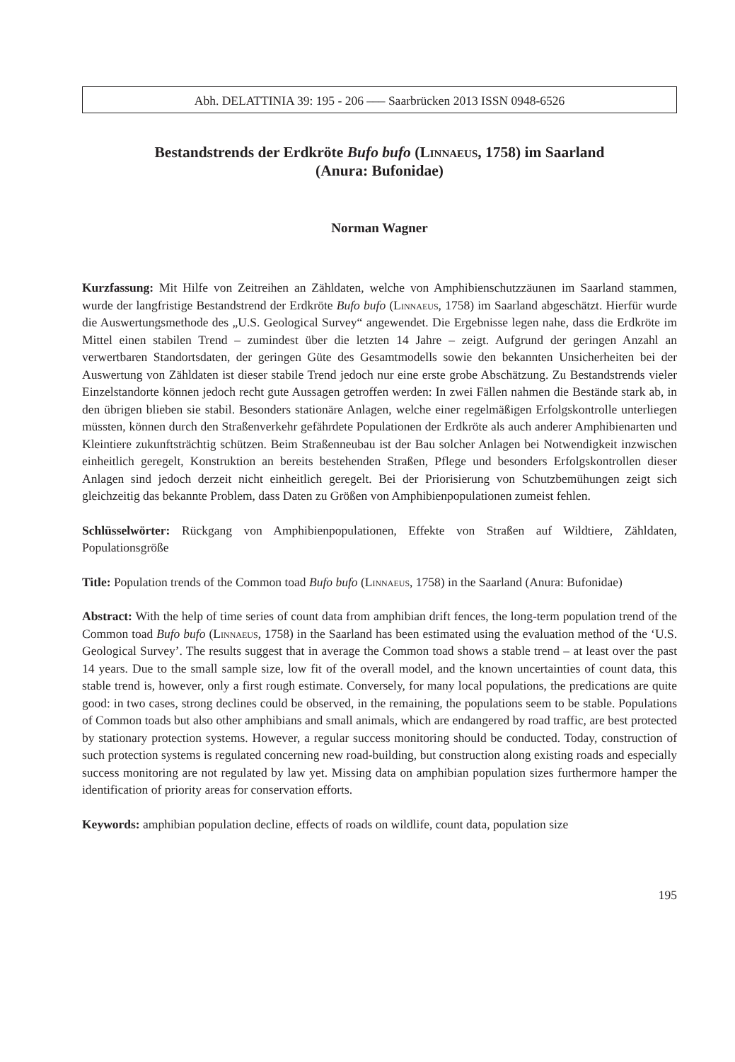Abh. DELATTINIA 39: 195 - 206 ––– Saarbrücken 2013 ISSN 0948-6526
Bestandstrends der Erdkröte Bufo bufo (Linnaeus, 1758) im Saarland
(Anura: Bufonidae)
Norman Wagner
Kurzfassung: Mit Hilfe von Zeitreihen an Zähldaten, welche von Amphibienschutzzäunen im Saarland stammen, wurde der langfristige Bestandstrend der Erdkröte Bufo bufo (Linnaeus, 1758) im Saarland abgeschätzt. Hierfür wurde die Auswertungsmethode des „U.S. Geological Survey“ angewendet. Die Ergebnisse legen nahe, dass die Erdkröte im Mittel einen stabilen Trend – zumindest über die letzten 14 Jahre – zeigt. Aufgrund der geringen Anzahl an verwertbaren Standortsdaten, der geringen Güte des Gesamtmodells sowie den bekannten Unsicherheiten bei der Auswertung von Zähldaten ist dieser stabile Trend jedoch nur eine erste grobe Abschätzung. Zu Bestandstrends vieler Einzelstandorte können jedoch recht gute Aussagen getroffen werden: In zwei Fällen nahmen die Bestände stark ab, in den übrigen blieben sie stabil. Besonders stationäre Anlagen, welche einer regelmäßigen Erfolgskontrolle unterliegen müssten, können durch den Straßenverkehr gefährdete Populationen der Erdkröte als auch anderer Amphibienarten und Kleintiere zukunftsträchtig schützen. Beim Straßenneubau ist der Bau solcher Anlagen bei Notwendigkeit inzwischen einheitlich geregelt, Konstruktion an bereits bestehenden Straßen, Pflege und besonders Erfolgskontrollen dieser Anlagen sind jedoch derzeit nicht einheitlich geregelt. Bei der Priorisierung von Schutzbemühungen zeigt sich gleichzeitig das bekannte Problem, dass Daten zu Größen von Amphibienpopulationen zumeist fehlen.
Schlüsselwörter: Rückgang von Amphibienpopulationen, Effekte von Straßen auf Wildtiere, Zähldaten, Populationsgröße
Title: Population trends of the Common toad Bufo bufo (Linnaeus, 1758) in the Saarland (Anura: Bufonidae)
Abstract: With the help of time series of count data from amphibian drift fences, the long-term population trend of the Common toad Bufo bufo (Linnaeus, 1758) in the Saarland has been estimated using the evaluation method of the ‘U.S. Geological Survey’. The results suggest that in average the Common toad shows a stable trend – at least over the past 14 years. Due to the small sample size, low fit of the overall model, and the known uncertainties of count data, this stable trend is, however, only a first rough estimate. Conversely, for many local populations, the predications are quite good: in two cases, strong declines could be observed, in the remaining, the populations seem to be stable. Populations of Common toads but also other amphibians and small animals, which are endangered by road traffic, are best protected by stationary protection systems. However, a regular success monitoring should be conducted. Today, construction of such protection systems is regulated concerning new road-building, but construction along existing roads and especially success monitoring are not regulated by law yet. Missing data on amphibian population sizes furthermore hamper the identification of priority areas for conservation efforts.
Keywords: amphibian population decline, effects of roads on wildlife, count data, population size
195